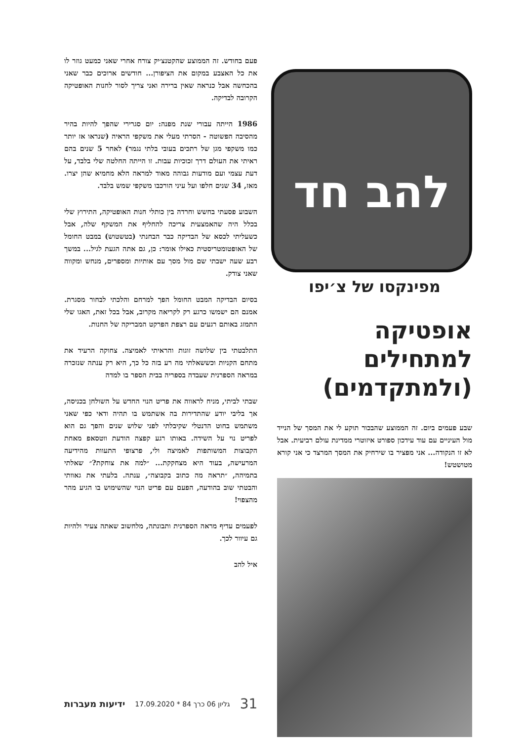להב חד
מפינקסו של צ׳יפו
אופטיקה למתחילים (ולמתקדמים)
שבע פעמים ביום. זה הממוצע שהבכור תוקע לי את המסך של הנייד מול העיניים עם עוד עידכון ספורט איזוטרי ממדינת עולם רביעית. אבל לא זו הנקודה... אני מפציר בו שירחיק את המסך המרצד כי אני קורא מטושטש!
פעם בחודש. זה הממוצע שהקטנצ׳יק צורח אחרי שאני כמעט גוזר לו את כל האצבע במקום את הציפורן... חודשים ארוכים כבר שאני בהכחשה אבל כנראה שאין ברירה ואני צריך לסור לחנות האופטיקה הקרובה לבדיקה.
1986 הייתה עבורי שנת מפנה: יום סגרירי שהפך להיות בהיר מהסיבה הפשוטה - הסרתי מעלי את משקפי הראיה (שנראו אז יותר כמו משקפי מגן של רתכים בעובי בלתי נגמר) לאחר 5 שנים בהם ראיתי את העולם דרך זכוכיות עבות. זו הייתה החלטה שלי בלבד, על דעת עצמי ועם מודעות גבוהה מאוד למראה הלא מחמיא שהן יצרו. מאז, 34 שנים חלפו ועל עיני הורכבו משקפי שמש בלבד.
השבוע פסעתי בחשש וחרדה בין כותלי חנות האופטיקה, התירוץ שלי בכלל היה שהאמצעית צריכה להחליף את המשקף שלה, אבל כשעליתי לכסא של הבדיקה כבר הבחנתי (בטשטוש) במבט החומל של האופטומטריסטית כאילו אומר: כן, גם אתה הגעת לגיל... במשך רבע שעה ישבתי שם מול מסך עם אותיות ומספרים, מנחש ומקווה שאני צודק.
בסיום הבדיקה המבט החומל הפך למרחם והלכתי לבחור מסגרת. אמנם הם ישמשו כרגע רק לקריאה מקרוב, אבל בכל זאת, האגו שלי התמזג באותם רגעים עם רצפת הפרקט המבריקה של החנות.
התלבטתי בין שלושה זוגות והראיתי לאמיצה. צחוקה הרעיד את מתחם הקניות וכששאלתי מה רע בזה כל כך, היא רק ענתה שנזכרה במראה הספרנית שעבדה בספריה בבית הספר בו למדה
שבתי לביתי, מניח לראווה את פריט הנוי החדש על השולחן בכניסה, אך בליבי יודע שהתדירות בה אשתמש בו תהיה ודאי כפי שאני משתמש בחוט הדנטלי שקיבלתי לפני שלוש שנים והפך גם הוא לפריט נוי על השידה. באותו רגע קפצה הודעת ווטסאפ מאחת הקבוצות המשותפות לאמיצה ולי, פרצופי התעוות מהידיעה המרעישה, בעוד היא מצחקקת... ״למה את צוחקת?״ שאלתי בתמיהה, ״תראה מה כתוב בקבוצה״, ענתה. בלעתי את גאוותי והבטתי שוב בהודעה, הפעם עם פריט הנוי שהשימוש בו הגיע מהר מהצפוי!
לפעמים עדיף מראה הספרנית ותבונתה, מלחשוב שאתה צעיר ולהיות גם עיוור לכך.
איל להב
31 גליון 06 כרך 84 * 17.09.2020 ידיעות מעברות